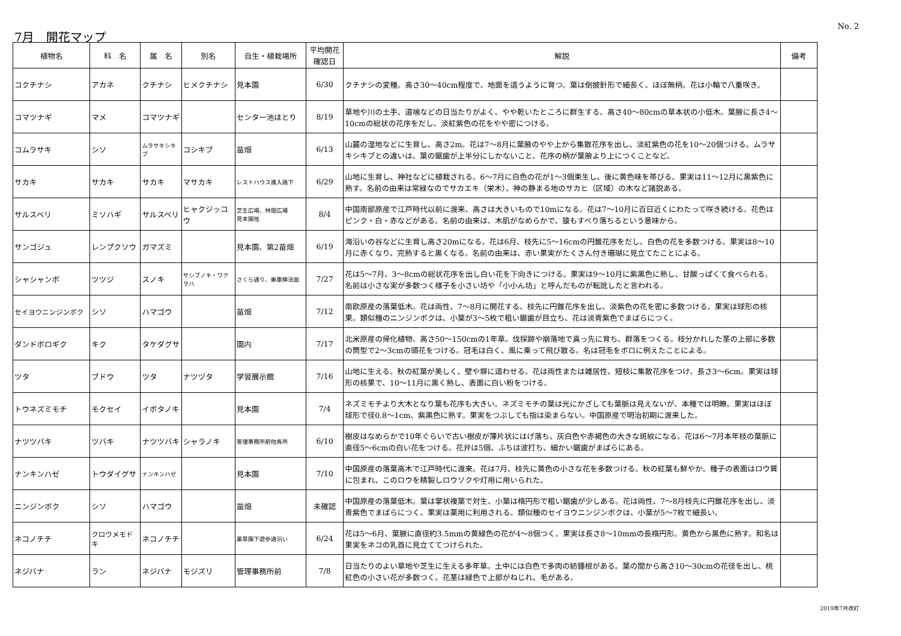7月　開花マップ
No. 2
| 植物名 | 科 名 | 属 名 | 別名 | 自生・植栽場所 | 平均開花 確認日 | 解説 | 備考 |
| --- | --- | --- | --- | --- | --- | --- | --- |
| コクチナシ | アカネ | クチナシ | ヒメクチナシ | 見本園 | 6/30 | クチナシの変種。高さ30～40cm程度で、地面を這うように育つ。葉は倒披針形で細長く、ほぼ無柄。花は小輪で八重咲き。 | |
| コマツナギ | マメ | コマツナギ | | センター池ほとり | 8/19 | 草地や川の土手、道端などの日当たりがよく、やや乾いたところに群生する。高さ40～80cmの草本状の小低木。葉腋に長さ4～10cmの総状の花序をだし、淡紅紫色の花をやや密につける。 | |
| コムラサキ | シソ | ムラサキシキブ | コシキブ | 苗畑 | 6/13 | 山麓の湿地などに生育し、高さ2m。花は7～8月に葉腋のやや上から集散花序を出し、淡紅紫色の花を10～20個つける。ムラサキシキブとの違いは、葉の鋸歯が上半分にしかないこと、花序の柄が葉腋より上につくことなど。 | |
| サカキ | サカキ | サカキ | マサカキ | レストハウス進入路下 | 6/29 | 山地に生育し、神社などに植栽される。6～7月に白色の花が1～3個束生し、後に黄色味を帯びる。果実は11～12月に黒紫色に熟す。名前の由来は常緑なのでサカエキ（栄木）、神の静まる地のサカヒ（区域）の木など諸説ある。 | |
| サルスベリ | ミソハギ | サルスベリ | ヒャクジッコウ | 芝生広場、林間広場 見本園他 | 8/4 | 中国南部原産で江戸時代以前に渡来、高さは大きいもので10mになる。花は7～10月に百日近くにわたって咲き続ける。花色はピンク・白・赤などがある。名前の由来は、木肌がなめらかで、猿もすべり落ちるという意味から。 | |
| サンゴジュ | レンプクソウ | ガマズミ | | 見本園、第2苗畑 | 6/19 | 海沿いの谷などに生育し高さ20mになる。花は6月、枝先に5～16cmの円錐花序をだし、白色の花を多数つける。果実は8～10月に赤くなり、完熟すると黒くなる。名前の由来は、赤い果実がたくさん付き珊瑚に見立てたことによる。 | |
| シャシャンボ | ツツジ | スノキ | サシブノキ・ワクラハ | さくら通り、車庫横法面 | 7/27 | 花は5～7月、3～8cmの総状花序を出し白い花を下向きにつける。果実は9～10月に紫黒色に熟し、甘酸っぱくて食べられる。名前は小さな実が多数つく様子を小さい坊や「小小ん坊」と呼んだものが転訛したと言われる。 | |
| セイヨウニンジンボク | シソ | ハマゴウ | | 苗畑 | 7/12 | 南欧原産の落葉低木。花は両性、7～8月に開花する。枝先に円錐花序を出し、淡紫色の花を密に多数つける。果実は球形の核果。類似種のニンジンボクは、小葉が3～5枚で粗い鋸歯が目立ち、花は淡青紫色でまばらにつく。 | |
| ダンドボロギク | キク | タケダグサ | | 園内 | 7/17 | 北米原産の帰化植物、高さ50～150cmの1年草。伐採跡や崩落地で真っ先に育ち、群落をつくる。枝分かれした茎の上部に多数の筒型で2～3cmの頭花をつける。冠毛は白く、風に乗って飛び散る。名は冠毛をボロに例えたことによる。 | |
| ツタ | ブドウ | ツタ | ナツヅタ | 学習展示館 | 7/16 | 山地に生える。秋の紅葉が美しく、壁や塀に這わせる。花は両性または雑居性、短枝に集散花序をつけ、長さ3～6cm。果実は球形の核果で、10～11月に黒く熟し、表面に白い粉をつける。 | |
| トウネズミモチ | モクセイ | イボタノキ | | 見本園 | 7/4 | ネズミモチより大木となり葉も花序も大きい。ネズミモチの葉は光にかざしても葉脈は見えないが、本種では明瞭。果実はほぼ球形で径0.8～1cm、紫黒色に熟す。果実をつぶしても指は染まらない。中国原産で明治初期に渡来した。 | |
| ナツツバキ | ツバキ | ナツツバキ | シャラノキ | 管理事務所前他各所 | 6/10 | 樹皮はなめらかで10年ぐらいで古い樹皮が薄片状にはげ落ち、灰白色や赤褐色の大きな斑紋になる。花は6～7月本年枝の葉脈に直径5～6cmの白い花をつける。花弁は5個、ふちは波打ち、細かい鋸歯がまばらにある。 | |
| ナンキンハゼ | トウダイグサ | ナンキンハゼ | | 見本園 | 7/10 | 中国原産の落葉高木で江戸時代に渡来。花は7月、枝先に黄色の小さな花を多数つける。秋の紅葉も鮮やか。種子の表面はロウ質に包まれ、このロウを精製しロウソクや灯用に用いられた。 | |
| ニンジンボク | シソ | ハマゴウ | | 苗畑 | 未確認 | 中国原産の落葉低木。葉は掌状複葉で対生、小葉は楕円形で粗い鋸歯が少しある。花は両性、7～8月枝先に円錐花序を出し、淡青紫色でまばらにつく。果実は薬用に利用される。類似種のセイヨウニンジンボクは、小葉が5～7枚で細長い。 | |
| ネコノチチ | クロウメモドキ | ネコノチチ | | 薬草園下遊歩道沿い | 6/24 | 花は5～6月、葉腋に直径約3.5mmの黄緑色の花が4～8個つく。果実は長さ8～10mmの長楕円形。黄色から黒色に熟す。和名は果実をネコの乳首に見立ててつけられた。 | |
| ネジバナ | ラン | ネジバナ | モジズリ | 管理事務所前 | 7/8 | 日当たりのよい草地や芝生に生える多年草。土中には白色で多肉の紡錘根がある。葉の間から高さ10～30cmの花径を出し、桃紅色の小さい花が多数つく。花茎は緑色で上部がねじれ、毛がある。 | |
2019年7月改訂